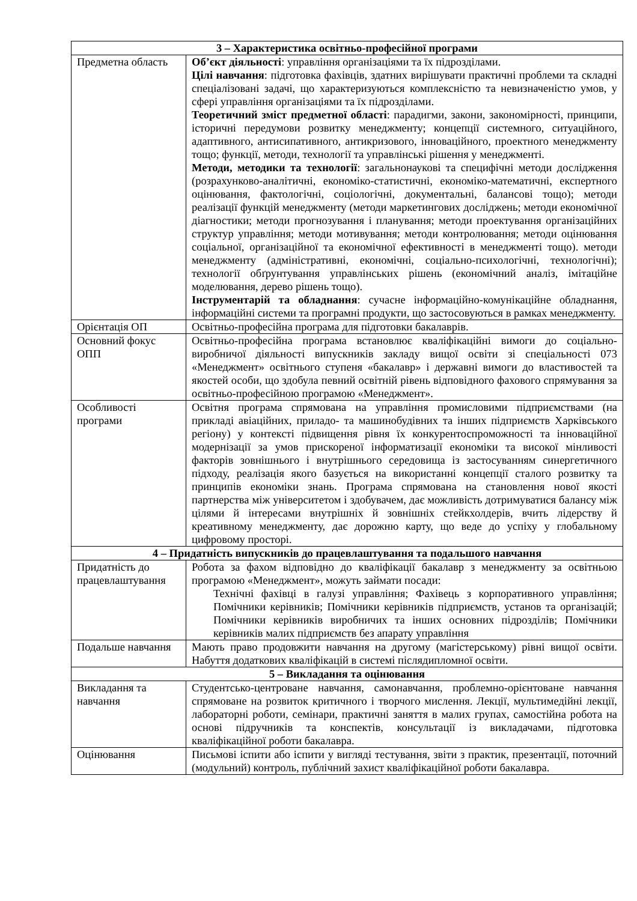| 3 – Характеристика освітньо-професійної програми | |
| --- | --- |
| Предметна область | Об’єкт діяльності : управління організаціями та їх підрозділами. Цілі навчання : підготовка фахівців, здатних вирішувати практичні проблеми та складні спеціалізовані задачі, що характеризуються комплексністю та невизначеністю умов, у сфері управління організаціями та їх підрозділами. Теоретичний зміст предметної області : парадигми, закони, закономірності, принципи, історичні передумови розвитку менеджменту; концепції системного, ситуаційного, адаптивного, антисипативного, антикризового, інноваційного, проектного менеджменту тощо; функції, методи, технології та управлінські рішення у менеджменті. Методи, методики та технології : загальнонаукові та специфічні методи дослідження (розрахунково-аналітичні, економіко-статистичні, економіко-математичні, експертного оцінювання, фактологічні, соціологічні, документальні, балансові тощо); методи реалізації функцій менеджменту (методи маркетингових досліджень; методи економічної діагностики; методи прогнозування і планування; методи проектування організаційних структур управління; методи мотивування; методи контролювання; методи оцінювання соціальної, організаційної та економічної ефективності в менеджменті тощо). методи менеджменту (адміністративні, економічні, соціально-психологічні, технологічні); технології обґрунтування управлінських рішень (економічний аналіз, імітаційне моделювання, дерево рішень тощо). Інструментарій та обладнання : сучасне інформаційно-комунікаційне обладнання, інформаційні системи та програмні продукти, що застосовуються в рамках менеджменту. |
| Орієнтація ОП | Освітньо-професійна програма для підготовки бакалаврів. |
| Основний фокус ОПП | Освітньо-професійна програма встановлює кваліфікаційні вимоги до соціально-виробничої діяльності випускників закладу вищої освіти зі спеціальності 073 «Менеджмент» освітнього ступеня «бакалавр» і державні вимоги до властивостей та якостей особи, що здобула певний освітній рівень відповідного фахового спрямування за освітньо-професійною програмою «Менеджмент». |
| Особливості програми | Освітня програма спрямована на управління промисловими підприємствами (на прикладі авіаційних, приладо- та машинобудівних та інших підприємств Харківського регіону) у контексті підвищення рівня їх конкурентоспроможності та інноваційної модернізації за умов прискореної інформатизації економіки та високої мінливості факторів зовнішнього і внутрішнього середовища із застосуванням синергетичного підходу, реалізація якого базується на використанні концепції сталого розвитку та принципів економіки знань. Програма спрямована на становлення нової якості партнерства між університетом і здобувачем, дає можливість дотримуватися балансу між цілями й інтересами внутрішніх й зовнішніх стейкхолдерів, вчить лідерству й креативному менеджменту, дає дорожню карту, що веде до успіху у глобальному цифровому просторі. |
| 4 – Придатність випускників до працевлаштування та подальшого навчання | |
| Придатність до працевлаштування | Робота за фахом відповідно до кваліфікації бакалавр з менеджменту за освітньою програмою «Менеджмент», можуть займати посади: Технічні фахівці в галузі управління; Фахівець з корпоративного управління; Помічники керівників; Помічники керівників підприємств, установ та організацій; Помічники керівників виробничих та інших основних підрозділів; Помічники керівників малих підприємств без апарату управління |
| Подальше навчання | Мають право продовжити навчання на другому (магістерському) рівні вищої освіти. Набуття додаткових кваліфікацій в системі післядипломної освіти. |
| 5 – Викладання та оцінювання | |
| Викладання та навчання | Студентсько-центроване навчання, самонавчання, проблемно-орієнтоване навчання спрямоване на розвиток критичного і творчого мислення. Лекції, мультимедійні лекції, лабораторні роботи, семінари, практичні заняття в малих групах, самостійна робота на основі підручників та конспектів, консультації із викладачами, підготовка кваліфікаційної роботи бакалавра. |
| Оцінювання | Письмові іспити або іспити у вигляді тестування, звіти з практик, презентації, поточний (модульний) контроль, публічний захист кваліфікаційної роботи бакалавра. |